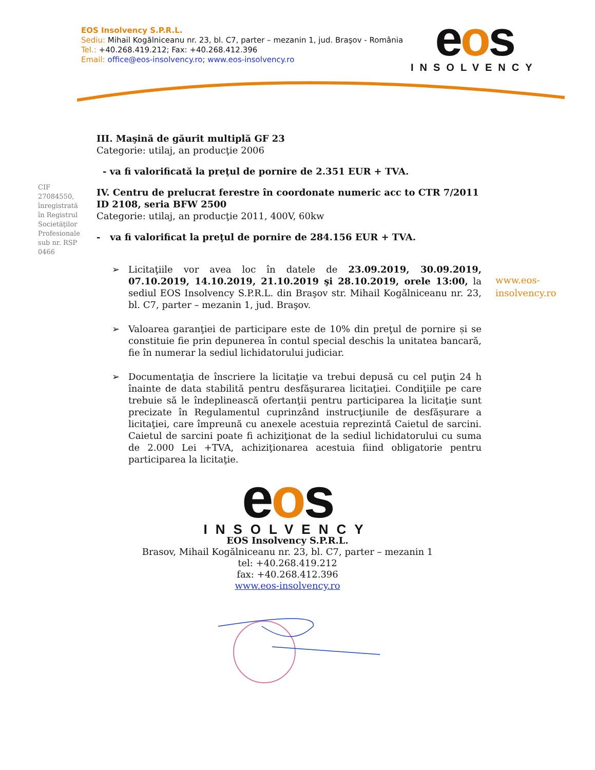EOS Insolvency S.P.R.L.
Sediu: Mihail Kogălniceanu nr. 23, bl. C7, parter – mezanin 1, jud. Braşov - România
Tel.: +40.268.419.212; Fax: +40.268.412.396
Email: office@eos-insolvency.ro; www.eos-insolvency.ro
eos
INSOLVENCY
CIF 27084550, înregistrată în Registrul Societăţilor Profesionale sub nr. RSP 0466
www.eos-
insolvency.ro
III. Maşină de găurit multiplă GF 23
Categorie: utilaj, an producţie 2006
- va fi valorificată la preţul de pornire de 2.351 EUR + TVA.
IV. Centru de prelucrat ferestre în coordonate numeric acc to CTR 7/2011 ID 2108, seria BFW 2500
Categorie: utilaj, an producţie 2011, 400V, 60kw
- va fi valorificat la preţul de pornire de 284.156 EUR + TVA.
➢ Licitaţiile vor avea loc în datele de 23.09.2019, 30.09.2019, 07.10.2019, 14.10.2019, 21.10.2019 şi 28.10.2019, orele 13:00, la sediul EOS Insolvency S.P.R.L. din Braşov str. Mihail Kogălniceanu nr. 23, bl. C7, parter – mezanin 1, jud. Braşov.
➢ Valoarea garanţiei de participare este de 10% din preţul de pornire și se constituie fie prin depunerea în contul special deschis la unitatea bancară, fie în numerar la sediul lichidatorului judiciar.
➢ Documentaţia de înscriere la licitaţie va trebui depusă cu cel puţin 24 h înainte de data stabilită pentru desfăşurarea licitaţiei. Condiţiile pe care trebuie să le îndeplinească ofertanţii pentru participarea la licitaţie sunt precizate în Regulamentul cuprinzând instrucţiunile de desfășurare a licitaţiei, care împreună cu anexele acestuia reprezintă Caietul de sarcini. Caietul de sarcini poate fi achiziţionat de la sediul lichidatorului cu suma de 2.000 Lei +TVA, achiziţionarea acestuia fiind obligatorie pentru participarea la licitaţie.
eos
INSOLVENCY
EOS Insolvency S.P.R.L.
Brasov, Mihail Kogălniceanu nr. 23, bl. C7, parter – mezanin 1
tel: +40.268.419.212
fax: +40.268.412.396
www.eos-insolvency.ro